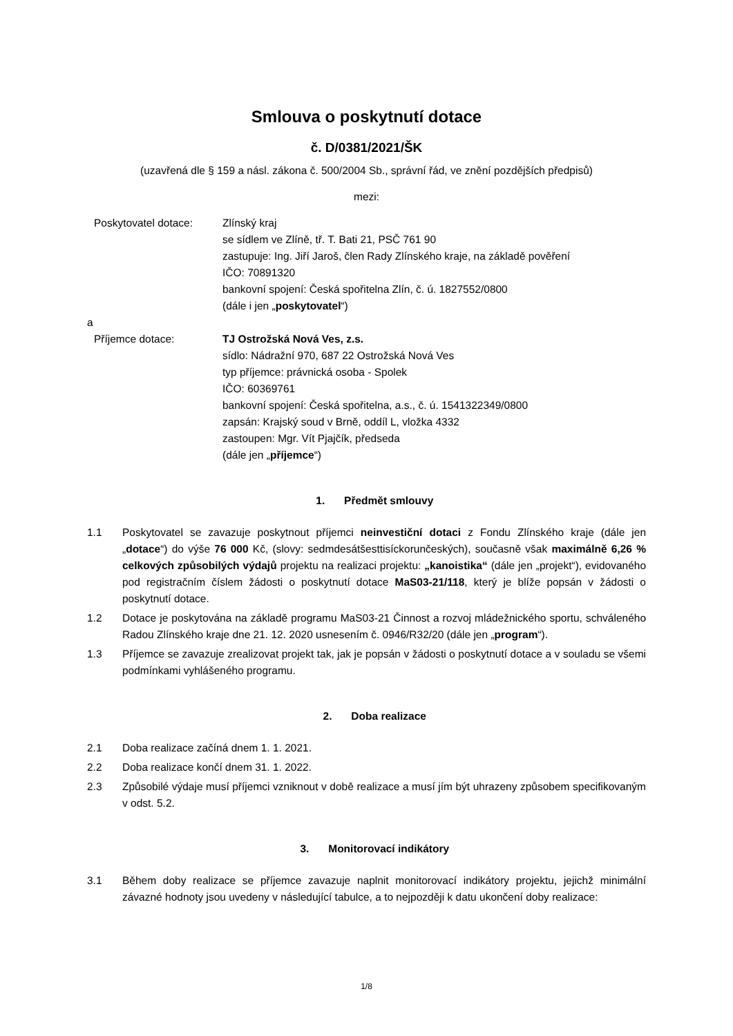Smlouva o poskytnutí dotace
č. D/0381/2021/ŠK
(uzavřená dle § 159 a násl. zákona č. 500/2004 Sb., správní řád, ve znění pozdějších předpisů)
mezi:
Poskytovatel dotace: Zlínský kraj
se sídlem ve Zlíně, tř. T. Bati 21, PSČ 761 90
zastupuje: Ing. Jiří Jaroš, člen Rady Zlínského kraje, na základě pověření
IČO: 70891320
bankovní spojení: Česká spořitelna Zlín, č. ú. 1827552/0800
(dále i jen „poskytovatel“)
a
Příjemce dotace: TJ Ostrožská Nová Ves, z.s.
sídlo: Nádražní 970, 687 22 Ostrožská Nová Ves
typ příjemce: právnická osoba - Spolek
IČO: 60369761
bankovní spojení: Česká spořitelna, a.s., č. ú. 1541322349/0800
zapsán: Krajský soud v Brně, oddíl L, vložka 4332
zastoupen: Mgr. Vít Pjajčík, předseda
(dále jen „příjemce“)
1. Předmět smlouvy
1.1 Poskytovatel se zavazuje poskytnout příjemci neinvestiční dotaci z Fondu Zlínského kraje (dále jen „dotace“) do výše 76 000 Kč, (slovy: sedmdesátšesttisíckorunčeských), současně však maximálně 6,26 % celkových způsobilých výdajů projektu na realizaci projektu: „kanoistika“ (dále jen „projekt“), evidovaného pod registračním číslem žádosti o poskytnutí dotace MaS03-21/118, který je blíže popsán v žádosti o poskytnutí dotace.
1.2 Dotace je poskytována na základě programu MaS03-21 Činnost a rozvoj mládežnického sportu, schváleného Radou Zlínského kraje dne 21. 12. 2020 usnesením č. 0946/R32/20 (dále jen „program“).
1.3 Příjemce se zavazuje zrealizovat projekt tak, jak je popsán v žádosti o poskytnutí dotace a v souladu se všemi podmínkami vyhlášeného programu.
2. Doba realizace
2.1 Doba realizace začíná dnem 1. 1. 2021.
2.2 Doba realizace končí dnem 31. 1. 2022.
2.3 Způsobilé výdaje musí příjemci vzniknout v době realizace a musí jím být uhrazeny způsobem specifikovaným v odst. 5.2.
3. Monitorovací indikátory
3.1 Během doby realizace se příjemce zavazuje naplnit monitorovací indikátory projektu, jejichž minimální závazné hodnoty jsou uvedeny v následující tabulce, a to nejpozději k datu ukončení doby realizace:
1/8